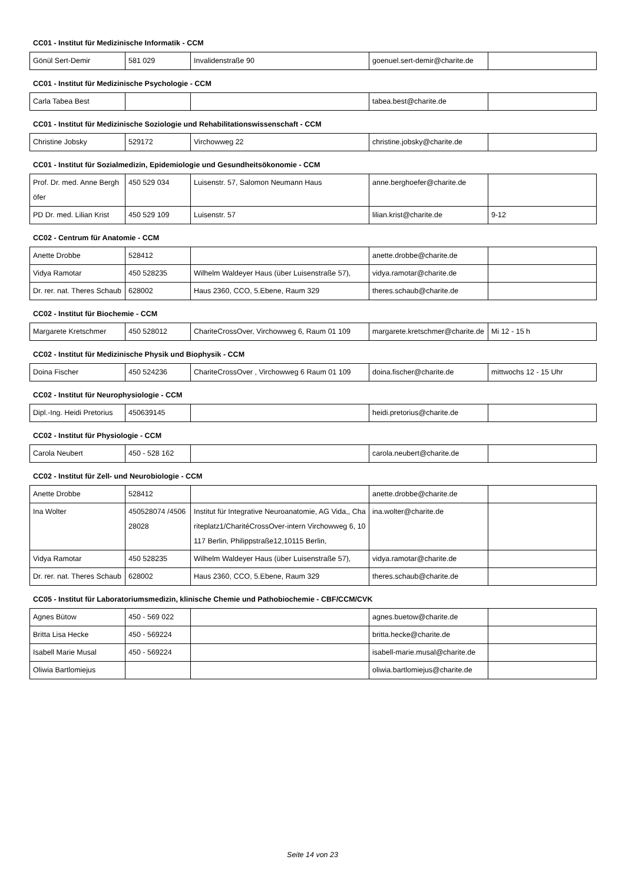CC01 - Institut für Medizinische Informatik - CCM
| Gönül Sert-Demir | 581 029 | Invalidenstraße 90 | goenuel.sert-demir@charite.de | |
CC01 - Institut für Medizinische Psychologie - CCM
| Carla Tabea Best | | | tabea.best@charite.de | |
CC01 - Institut für Medizinische Soziologie und Rehabilitationswissenschaft - CCM
| Christine Jobsky | 529172 | Virchowweg 22 | christine.jobsky@charite.de | |
CC01 - Institut für Sozialmedizin, Epidemiologie und Gesundheitsökonomie - CCM
| Prof. Dr. med. Anne Berghöfer | 450 529 034 | Luisenstr. 57, Salomon Neumann Haus | anne.berghoefer@charite.de | |
| PD Dr. med. Lilian Krist | 450 529 109 | Luisenstr. 57 | lilian.krist@charite.de | 9-12 |
CC02 - Centrum für Anatomie - CCM
| Anette Drobbe | 528412 | | anette.drobbe@charite.de | |
| Vidya Ramotar | 450 528235 | Wilhelm Waldeyer Haus (über Luisenstraße 57), | vidya.ramotar@charite.de | |
| Dr. rer. nat. Theres Schaub | 628002 | Haus 2360, CCO, 5.Ebene, Raum 329 | theres.schaub@charite.de | |
CC02 - Institut für Biochemie - CCM
| Margarete Kretschmer | 450 528012 | ChariteCrossOver, Virchowweg 6, Raum 01 109 | margarete.kretschmer@charite.de | Mi 12 - 15 h |
CC02 - Institut für Medizinische Physik und Biophysik - CCM
| Doina Fischer | 450 524236 | ChariteCrossOver , Virchowweg 6 Raum 01 109 | doina.fischer@charite.de | mittwochs 12 - 15 Uhr |
CC02 - Institut für Neurophysiologie - CCM
| Dipl.-Ing. Heidi Pretorius | 450639145 | | heidi.pretorius@charite.de | |
CC02 - Institut für Physiologie - CCM
| Carola Neubert | 450 - 528 162 | | carola.neubert@charite.de | |
CC02 - Institut für Zell- und Neurobiologie - CCM
| Anette Drobbe | 528412 | | anette.drobbe@charite.de | |
| Ina Wolter | 450528074 /450628028 | Institut für Integrative Neuroanatomie, AG Vida,, Chariteplatz1/CharitéCrossOver-intern Virchowweg 6, 10117 Berlin, Philippstraße12,10115 Berlin, | ina.wolter@charite.de | |
| Vidya Ramotar | 450 528235 | Wilhelm Waldeyer Haus (über Luisenstraße 57), | vidya.ramotar@charite.de | |
| Dr. rer. nat. Theres Schaub | 628002 | Haus 2360, CCO, 5.Ebene, Raum 329 | theres.schaub@charite.de | |
CC05 - Institut für Laboratoriumsmedizin, klinische Chemie und Pathobiochemie - CBF/CCM/CVK
| Agnes Bütow | 450 - 569 022 | | agnes.buetow@charite.de | |
| Britta Lisa Hecke | 450 - 569224 | | britta.hecke@charite.de | |
| Isabell Marie Musal | 450 - 569224 | | isabell-marie.musal@charite.de | |
| Oliwia Bartlomiejus | | | oliwia.bartlomiejus@charite.de | |
Seite 14 von 23